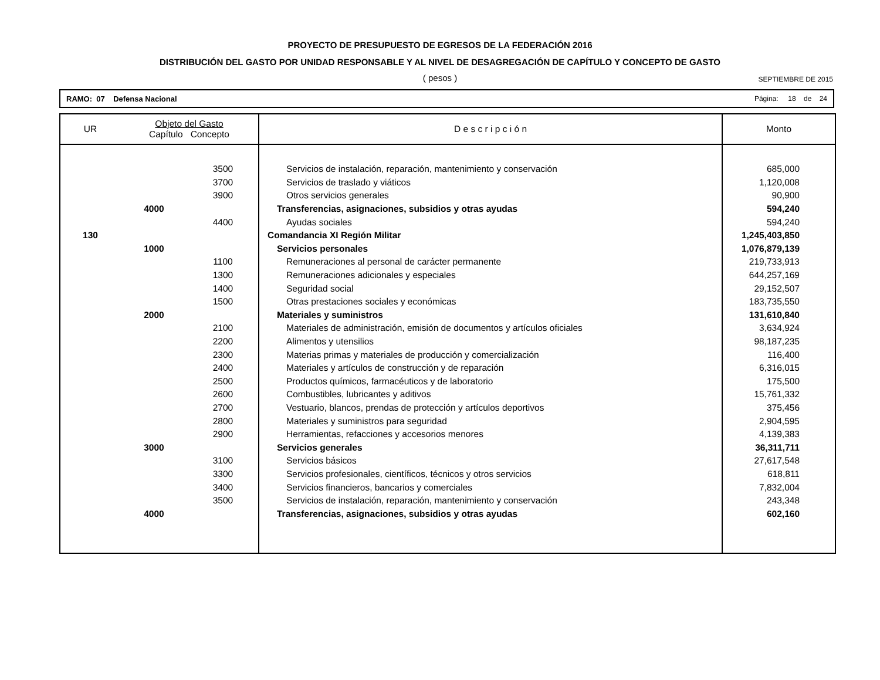PROYECTO DE PRESUPUESTO DE EGRESOS DE LA FEDERACIÓN 2016
DISTRIBUCIÓN DEL GASTO POR UNIDAD RESPONSABLE Y AL NIVEL DE DESAGREGACIÓN DE CAPÍTULO Y CONCEPTO DE GASTO
( pesos )
SEPTIEMBRE DE 2015
RAMO: 07 Defensa Nacional Página: 18 de 24
| UR | Objeto del Gasto Capítulo Concepto | | D e s c r i p c i ó n | Monto |
| --- | --- | --- | --- | --- |
| | | 3500 | Servicios de instalación, reparación, mantenimiento y conservación | 685,000 |
| | | 3700 | Servicios de traslado y viáticos | 1,120,008 |
| | | 3900 | Otros servicios generales | 90,900 |
| | 4000 | | Transferencias, asignaciones, subsidios y otras ayudas | 594,240 |
| | | 4400 | Ayudas sociales | 594,240 |
| 130 | | | Comandancia XI Región Militar | 1,245,403,850 |
| | 1000 | | Servicios personales | 1,076,879,139 |
| | | 1100 | Remuneraciones al personal de carácter permanente | 219,733,913 |
| | | 1300 | Remuneraciones adicionales y especiales | 644,257,169 |
| | | 1400 | Seguridad social | 29,152,507 |
| | | 1500 | Otras prestaciones sociales y económicas | 183,735,550 |
| | 2000 | | Materiales y suministros | 131,610,840 |
| | | 2100 | Materiales de administración, emisión de documentos y artículos oficiales | 3,634,924 |
| | | 2200 | Alimentos y utensilios | 98,187,235 |
| | | 2300 | Materias primas y materiales de producción y comercialización | 116,400 |
| | | 2400 | Materiales y artículos de construcción y de reparación | 6,316,015 |
| | | 2500 | Productos químicos, farmacéuticos y de laboratorio | 175,500 |
| | | 2600 | Combustibles, lubricantes y aditivos | 15,761,332 |
| | | 2700 | Vestuario, blancos, prendas de protección y artículos deportivos | 375,456 |
| | | 2800 | Materiales y suministros para seguridad | 2,904,595 |
| | | 2900 | Herramientas, refacciones y accesorios menores | 4,139,383 |
| | 3000 | | Servicios generales | 36,311,711 |
| | | 3100 | Servicios básicos | 27,617,548 |
| | | 3300 | Servicios profesionales, científicos, técnicos y otros servicios | 618,811 |
| | | 3400 | Servicios financieros, bancarios y comerciales | 7,832,004 |
| | | 3500 | Servicios de instalación, reparación, mantenimiento y conservación | 243,348 |
| | 4000 | | Transferencias, asignaciones, subsidios y otras ayudas | 602,160 |